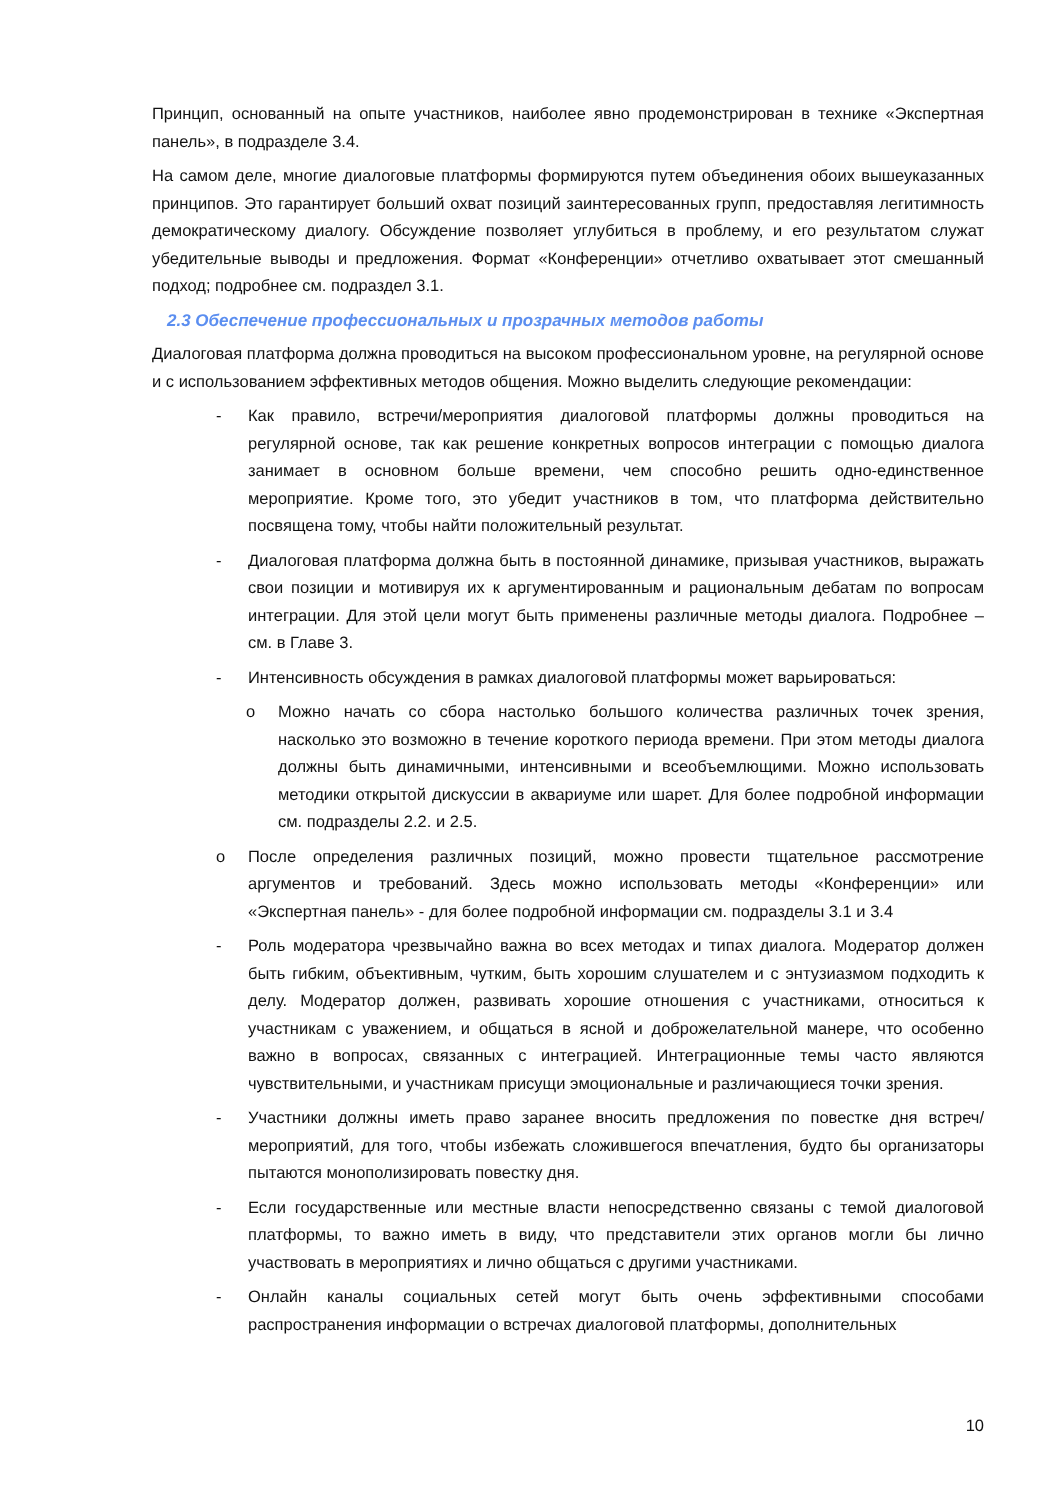Принцип, основанный на опыте участников, наиболее явно продемонстрирован в технике «Экспертная панель», в подразделе 3.4.
На самом деле, многие диалоговые платформы формируются путем объединения обоих вышеуказанных принципов. Это гарантирует больший охват позиций заинтересованных групп, предоставляя легитимность демократическому диалогу. Обсуждение позволяет углубиться в проблему, и его результатом служат убедительные выводы и предложения. Формат «Конференции» отчетливо охватывает этот смешанный подход; подробнее см. подраздел 3.1.
2.3 Обеспечение профессиональных и прозрачных методов работы
Диалоговая платформа должна проводиться на высоком профессиональном уровне, на регулярной основе и с использованием эффективных методов общения. Можно выделить следующие рекомендации:
- Как правило, встречи/мероприятия диалоговой платформы должны проводиться на регулярной основе, так как решение конкретных вопросов интеграции с помощью диалога занимает в основном больше времени, чем способно решить одно-единственное мероприятие. Кроме того, это убедит участников в том, что платформа действительно посвящена тому, чтобы найти положительный результат.
- Диалоговая платформа должна быть в постоянной динамике, призывая участников, выражать свои позиции и мотивируя их к аргументированным и рациональным дебатам по вопросам интеграции. Для этой цели могут быть применены различные методы диалога. Подробнее – см. в Главе 3.
- Интенсивность обсуждения в рамках диалоговой платформы может варьироваться:
o Можно начать со сбора настолько большого количества различных точек зрения, насколько это возможно в течение короткого периода времени. При этом методы диалога должны быть динамичными, интенсивными и всеобъемлющими. Можно использовать методики открытой дискуссии в аквариуме или шарет. Для более подробной информации см. подразделы 2.2. и 2.5.
o После определения различных позиций, можно провести тщательное рассмотрение аргументов и требований. Здесь можно использовать методы «Конференции» или «Экспертная панель» - для более подробной информации см. подразделы 3.1 и 3.4
- Роль модератора чрезвычайно важна во всех методах и типах диалога. Модератор должен быть гибким, объективным, чутким, быть хорошим слушателем и с энтузиазмом подходить к делу. Модератор должен, развивать хорошие отношения с участниками, относиться к участникам с уважением, и общаться в ясной и доброжелательной манере, что особенно важно в вопросах, связанных с интеграцией. Интеграционные темы часто являются чувствительными, и участникам присущи эмоциональные и различающиеся точки зрения.
- Участники должны иметь право заранее вносить предложения по повестке дня встреч/ мероприятий, для того, чтобы избежать сложившегося впечатления, будто бы организаторы пытаются монополизировать повестку дня.
- Если государственные или местные власти непосредственно связаны с темой диалоговой платформы, то важно иметь в виду, что представители этих органов могли бы лично участвовать в мероприятиях и лично общаться с другими участниками.
- Онлайн каналы социальных сетей могут быть очень эффективными способами распространения информации о встречах диалоговой платформы, дополнительных
10